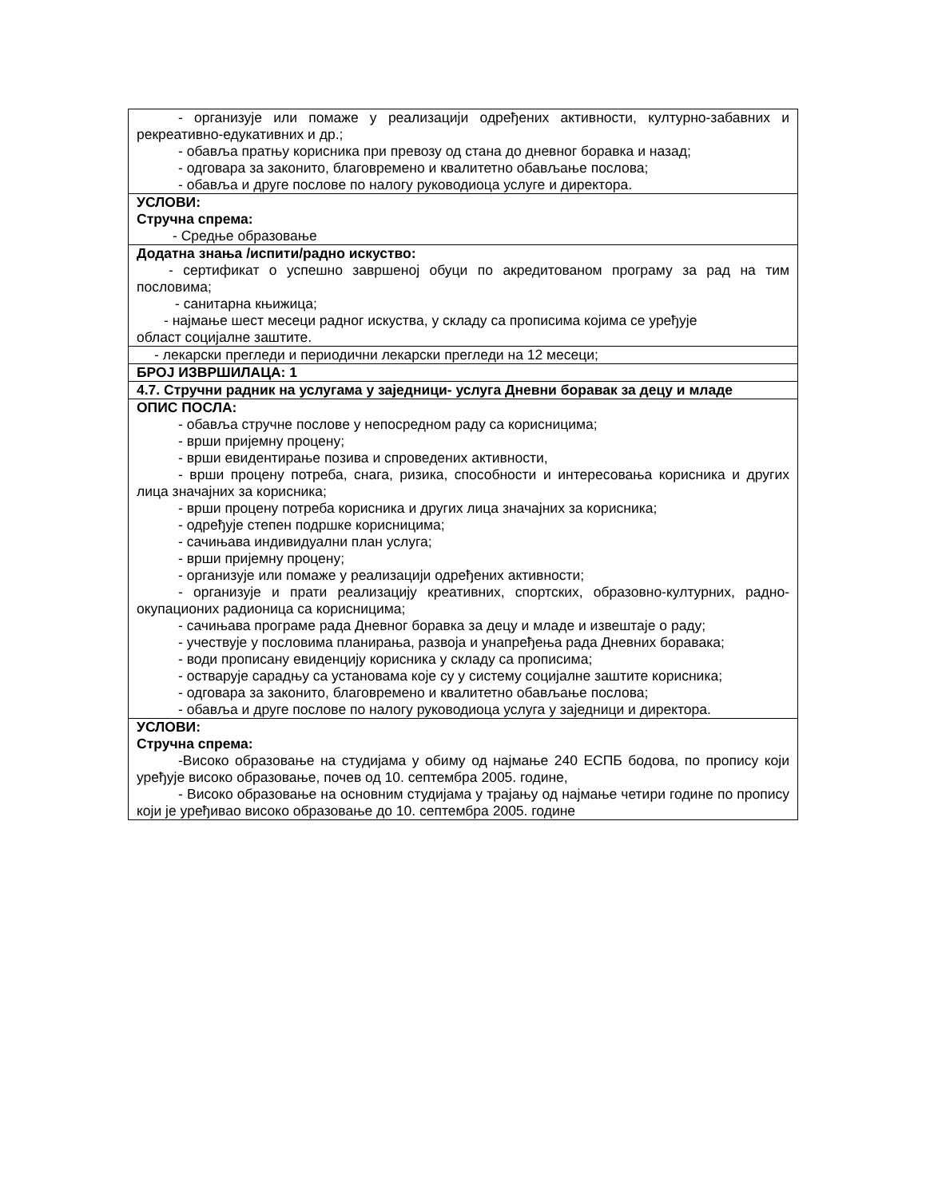| - организује или помаже у реализацији одређених активности, културно-забавних и рекреативно-едукативних и др.; - обавља пратњу корисника при превозу од стана до дневног боравка и назад; - одговара за законито, благовремено и квалитетно обављање послова; - обавља и друге послове по налогу руководиоца услуге и директора. |
| УСЛОВИ: Стручна спрема: - Средње образовање |
| Додатна знања /испити/радно искуство: - сертификат о успешно завршеној обуци по акредитованом програму за рад на тим пословима; - санитарна књижица; - најмање шест месеци радног искуства, у складу са прописима којима се уређује област социјалне заштите. |
| - лекарски прегледи и периодични лекарски прегледи на 12 месеци; |
| БРОЈ ИЗВРШИЛАЦА: 1 |
| 4.7. Стручни радник на услугама у заједници- услуга Дневни боравак за децу и младе |
| ОПИС ПОСЛА: - обавља стручне послове у непосредном раду са корисницима; - врши пријемну процену; - врши евидентирање позива и спроведених активности, - врши процену потреба, снага, ризика, способности и интересовања корисника и других лица значајних за корисника; - врши процену потреба корисника и других лица значајних за корисника; - одређује степен подршке корисницима; - сачињава индивидуални план услуга; - врши пријемну процену; - организује или помаже у реализацији одређених активности; - организује и прати реализацију креативних, спортских, образовно-културних, радно-окупационих радионица са корисницима; - сачињава програме рада Дневног боравка за децу и младе и извештаје о раду; - учествује у пословима планирања, развоја и унапређења рада Дневних боравака; - води прописану евиденцију корисника у складу са прописима; - остварује сарадњу са установама које су у систему социјалне заштите корисника; - одговара за законито, благовремено и квалитетно обављање послова; - обавља и друге послове по налогу руководиоца услуга у заједници и директора. |
| УСЛОВИ: Стручна спрема: -Високо образовање на студијама у обиму од најмање 240 ЕСПБ бодова, по пропису који уређује високо образовање, почев од 10. септембра 2005. године, - Високо образовање на основним студијама у трајању од најмање четири године по пропису који је уређивао високо образовање до 10. септембра 2005. године |